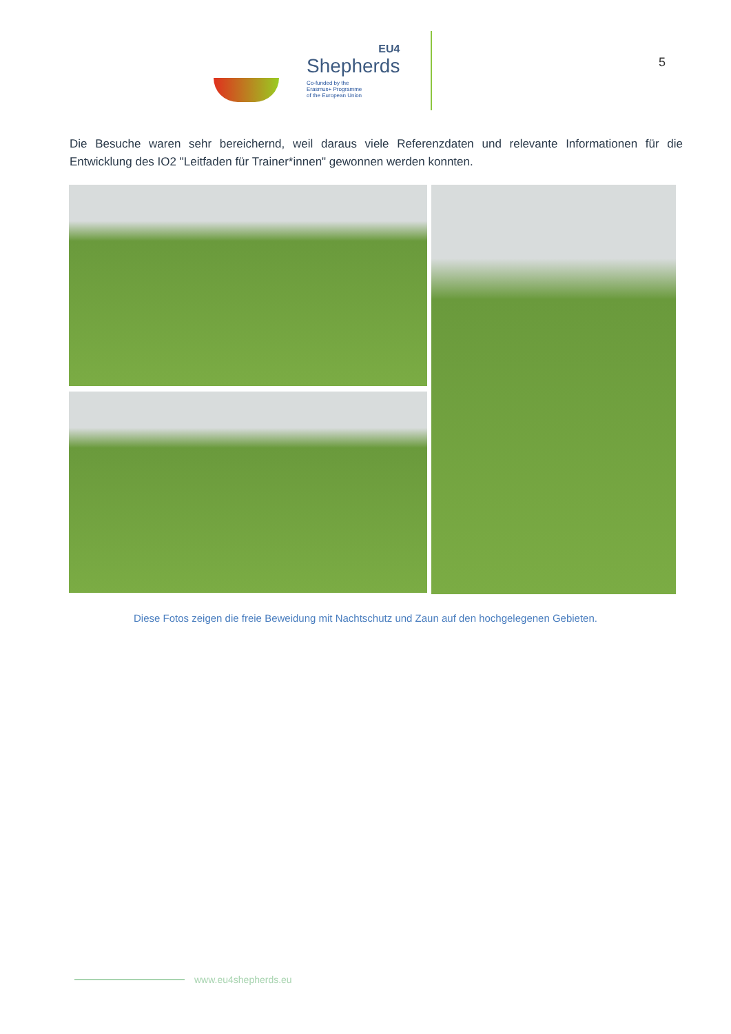EU4
Shepherds
Co-funded by the
Erasmus+ Programme
of the European Union
5
Die Besuche waren sehr bereichernd, weil daraus viele Referenzdaten und relevante Informationen für die Entwicklung des IO2 "Leitfaden für Trainer*innen" gewonnen werden konnten.
Diese Fotos zeigen die freie Beweidung mit Nachtschutz und Zaun auf den hochgelegenen Gebieten.
www.eu4shepherds.eu